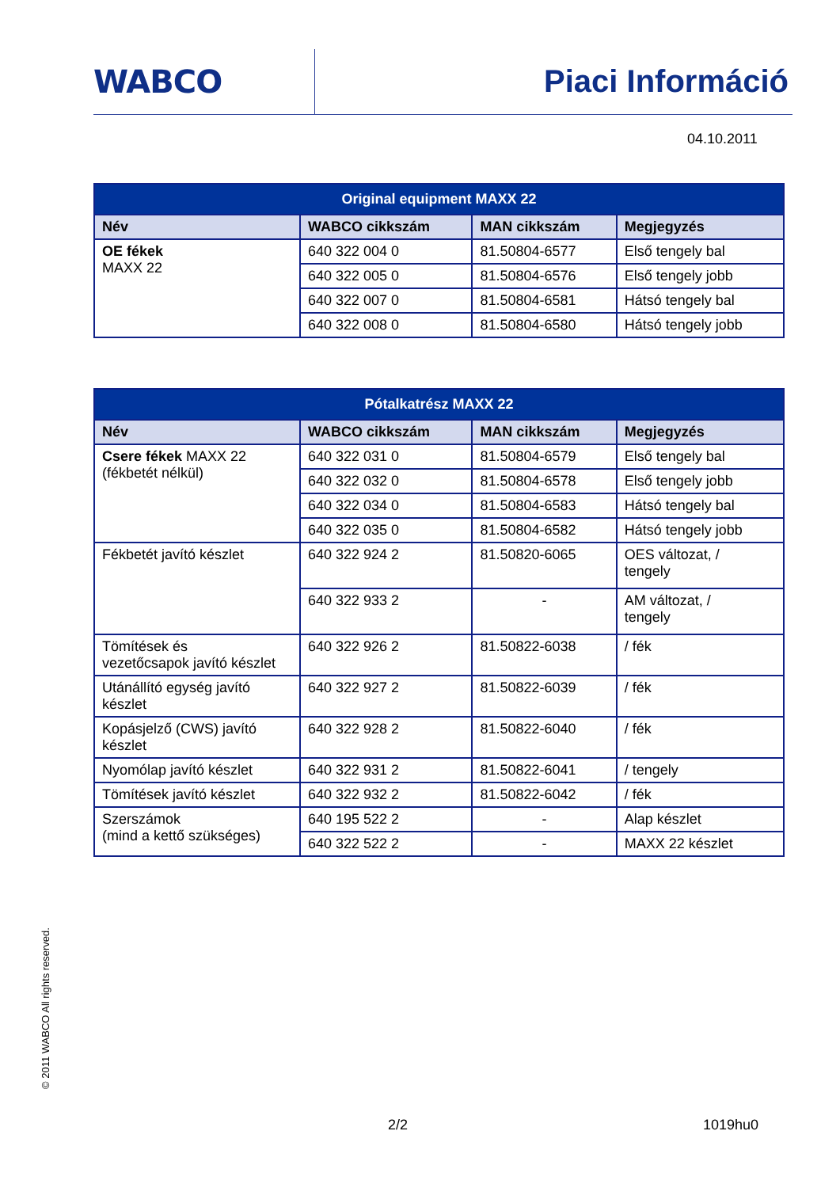WABCO Piaci Információ
04.10.2011
| Original equipment MAXX 22 | | | |
| Név | WABCO cikkszám | MAN cikkszám | Megjegyzés |
| OE fékek MAXX 22 | 640 322 004 0 | 81.50804-6577 | Első tengely bal |
| | 640 322 005 0 | 81.50804-6576 | Első tengely jobb |
| | 640 322 007 0 | 81.50804-6581 | Hátsó tengely bal |
| | 640 322 008 0 | 81.50804-6580 | Hátsó tengely jobb |
| Pótalkatrész MAXX 22 | | | |
| Név | WABCO cikkszám | MAN cikkszám | Megjegyzés |
| Csere fékek MAXX 22 (fékbetét nélkül) | 640 322 031 0 | 81.50804-6579 | Első tengely bal |
| | 640 322 032 0 | 81.50804-6578 | Első tengely jobb |
| | 640 322 034 0 | 81.50804-6583 | Hátsó tengely bal |
| | 640 322 035 0 | 81.50804-6582 | Hátsó tengely jobb |
| Fékbetét javító készlet | 640 322 924 2 | 81.50820-6065 | OES változat, / tengely |
| | 640 322 933 2 | - | AM változat, / tengely |
| Tömítések és vezetőcsapok javító készlet | 640 322 926 2 | 81.50822-6038 | / fék |
| Utánállító egység javító készlet | 640 322 927 2 | 81.50822-6039 | / fék |
| Kopásjelző (CWS) javító készlet | 640 322 928 2 | 81.50822-6040 | / fék |
| Nyomólap javító készlet | 640 322 931 2 | 81.50822-6041 | / tengely |
| Tömítések javító készlet | 640 322 932 2 | 81.50822-6042 | / fék |
| Szerszámok (mind a kettő szükséges) | 640 195 522 2 | - | Alap készlet |
| | 640 322 522 2 | - | MAXX 22 készlet |
© 2011 WABCO All rights reserved.
2/2 1019hu0